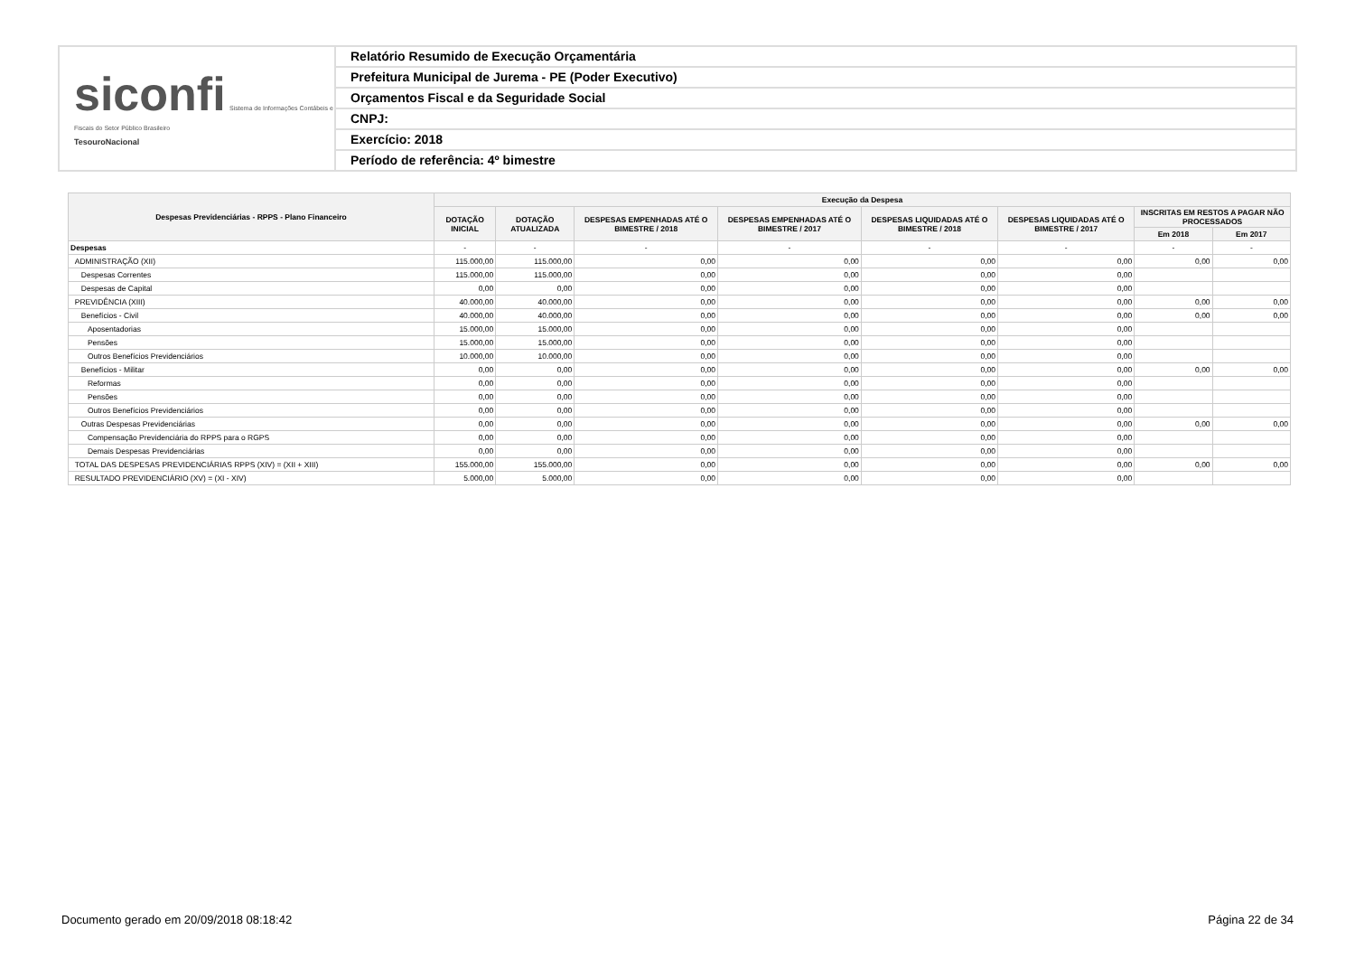siconfi Sistema de Informações Contábeis e Fiscais do Setor Público Brasileiro
TesouroNacional
Relatório Resumido de Execução Orçamentária
Prefeitura Municipal de Jurema - PE (Poder Executivo)
Orçamentos Fiscal e da Seguridade Social
CNPJ:
Exercício: 2018
Período de referência: 4º bimestre
| Despesas Previdenciárias - RPPS - Plano Financeiro | Execução da Despesa | | | | | | | |
| --- | --- | --- | --- | --- | --- | --- | --- | --- |
| | DOTAÇÃO INICIAL | DOTAÇÃO ATUALIZADA | DESPESAS EMPENHADAS ATÉ O BIMESTRE / 2018 | DESPESAS EMPENHADAS ATÉ O BIMESTRE / 2017 | DESPESAS LIQUIDADAS ATÉ O BIMESTRE / 2018 | DESPESAS LIQUIDADAS ATÉ O BIMESTRE / 2017 | INSCRITAS EM RESTOS A PAGAR NÃO PROCESSADOS | |
| | | | | | | | Em 2018 | Em 2017 |
| Despesas | - | - | - | - | - | - | - | - |
| ADMINISTRAÇÃO (XII) | 115.000,00 | 115.000,00 | 0,00 | 0,00 | 0,00 | 0,00 | 0,00 | 0,00 |
| Despesas Correntes | 115.000,00 | 115.000,00 | 0,00 | 0,00 | 0,00 | 0,00 | | |
| Despesas de Capital | 0,00 | 0,00 | 0,00 | 0,00 | 0,00 | 0,00 | | |
| PREVIDÊNCIA (XIII) | 40.000,00 | 40.000,00 | 0,00 | 0,00 | 0,00 | 0,00 | 0,00 | 0,00 |
| Benefícios - Civil | 40.000,00 | 40.000,00 | 0,00 | 0,00 | 0,00 | 0,00 | 0,00 | 0,00 |
| Aposentadorias | 15.000,00 | 15.000,00 | 0,00 | 0,00 | 0,00 | 0,00 | | |
| Pensões | 15.000,00 | 15.000,00 | 0,00 | 0,00 | 0,00 | 0,00 | | |
| Outros Benefícios Previdenciários | 10.000,00 | 10.000,00 | 0,00 | 0,00 | 0,00 | 0,00 | | |
| Benefícios - Militar | 0,00 | 0,00 | 0,00 | 0,00 | 0,00 | 0,00 | 0,00 | 0,00 |
| Reformas | 0,00 | 0,00 | 0,00 | 0,00 | 0,00 | 0,00 | | |
| Pensões | 0,00 | 0,00 | 0,00 | 0,00 | 0,00 | 0,00 | | |
| Outros Benefícios Previdenciários | 0,00 | 0,00 | 0,00 | 0,00 | 0,00 | 0,00 | | |
| Outras Despesas Previdenciárias | 0,00 | 0,00 | 0,00 | 0,00 | 0,00 | 0,00 | 0,00 | 0,00 |
| Compensação Previdenciária do RPPS para o RGPS | 0,00 | 0,00 | 0,00 | 0,00 | 0,00 | 0,00 | | |
| Demais Despesas Previdenciárias | 0,00 | 0,00 | 0,00 | 0,00 | 0,00 | 0,00 | | |
| TOTAL DAS DESPESAS PREVIDENCIÁRIAS RPPS (XIV) = (XII + XIII) | 155.000,00 | 155.000,00 | 0,00 | 0,00 | 0,00 | 0,00 | 0,00 | 0,00 |
| RESULTADO PREVIDENCIÁRIO (XV) = (XI - XIV) | 5.000,00 | 5.000,00 | 0,00 | 0,00 | 0,00 | 0,00 | | |
Documento gerado em 20/09/2018 08:18:42 Página 22 de 34